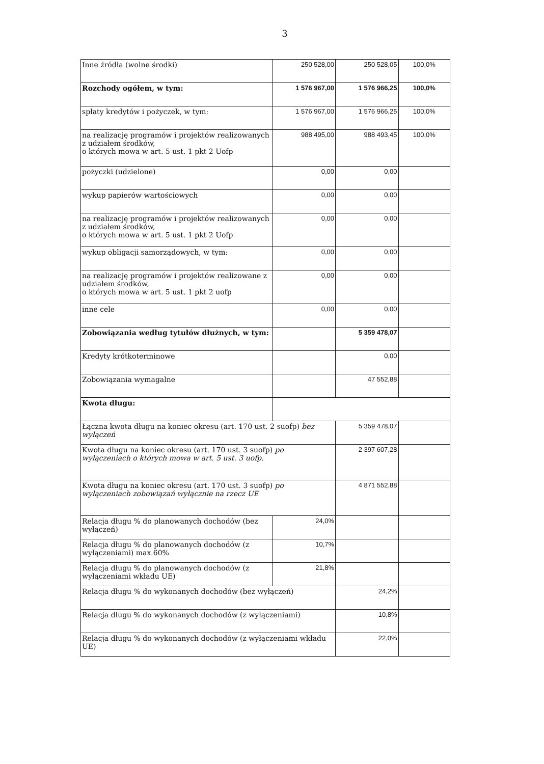3
| Inne źródła (wolne środki) | 250 528,00 | 250 528,05 | 100,0% |
| Rozchody ogółem, w tym: | 1 576 967,00 | 1 576 966,25 | 100,0% |
| spłaty kredytów i pożyczek, w tym: | 1 576 967,00 | 1 576 966,25 | 100,0% |
| na realizację programów i projektów realizowanych z udziałem środków, o których mowa w art. 5 ust. 1 pkt 2 Uofp | 988 495,00 | 988 493,45 | 100,0% |
| pożyczki (udzielone) | 0,00 | 0,00 | |
| wykup papierów wartościowych | 0,00 | 0,00 | |
| na realizację programów i projektów realizowanych z udziałem środków, o których mowa w art. 5 ust. 1 pkt 2 Uofp | 0,00 | 0,00 | |
| wykup obligacji samorządowych, w tym: | 0,00 | 0,00 | |
| na realizację programów i projektów realizowane z udziałem środków, o których mowa w art. 5 ust. 1 pkt 2 uofp | 0,00 | 0,00 | |
| inne cele | 0,00 | 0,00 | |
| Zobowiązania według tytułów dłużnych, w tym: | | 5 359 478,07 | |
| Kredyty krótkoterminowe | | 0,00 | |
| Zobowiązania wymagalne | | 47 552,88 | |
| Kwota długu: | | | |
| Łączna kwota długu na koniec okresu (art. 170 ust. 2 suofp) bez wyłączeń | | 5 359 478,07 | |
| Kwota długu na koniec okresu (art. 170 ust. 3 suofp) po wyłączeniach o których mowa w art. 5 ust. 3 uofp. | | 2 397 607,28 | |
| Kwota długu na koniec okresu (art. 170 ust. 3 suofp) po wyłączeniach zobowiązań wyłącznie na rzecz UE | | 4 871 552,88 | |
| Relacja długu % do planowanych dochodów (bez wyłączeń) | 24,0% | | |
| Relacja długu % do planowanych dochodów (z wyłączeniami) max.60% | 10,7% | | |
| Relacja długu % do planowanych dochodów (z wyłączeniami wkładu UE) | 21,8% | | |
| Relacja długu % do wykonanych dochodów (bez wyłączeń) | | 24,2% | |
| Relacja długu % do wykonanych dochodów (z wyłączeniami) | | 10,8% | |
| Relacja długu % do wykonanych dochodów (z wyłączeniami wkładu UE) | | 22,0% | |